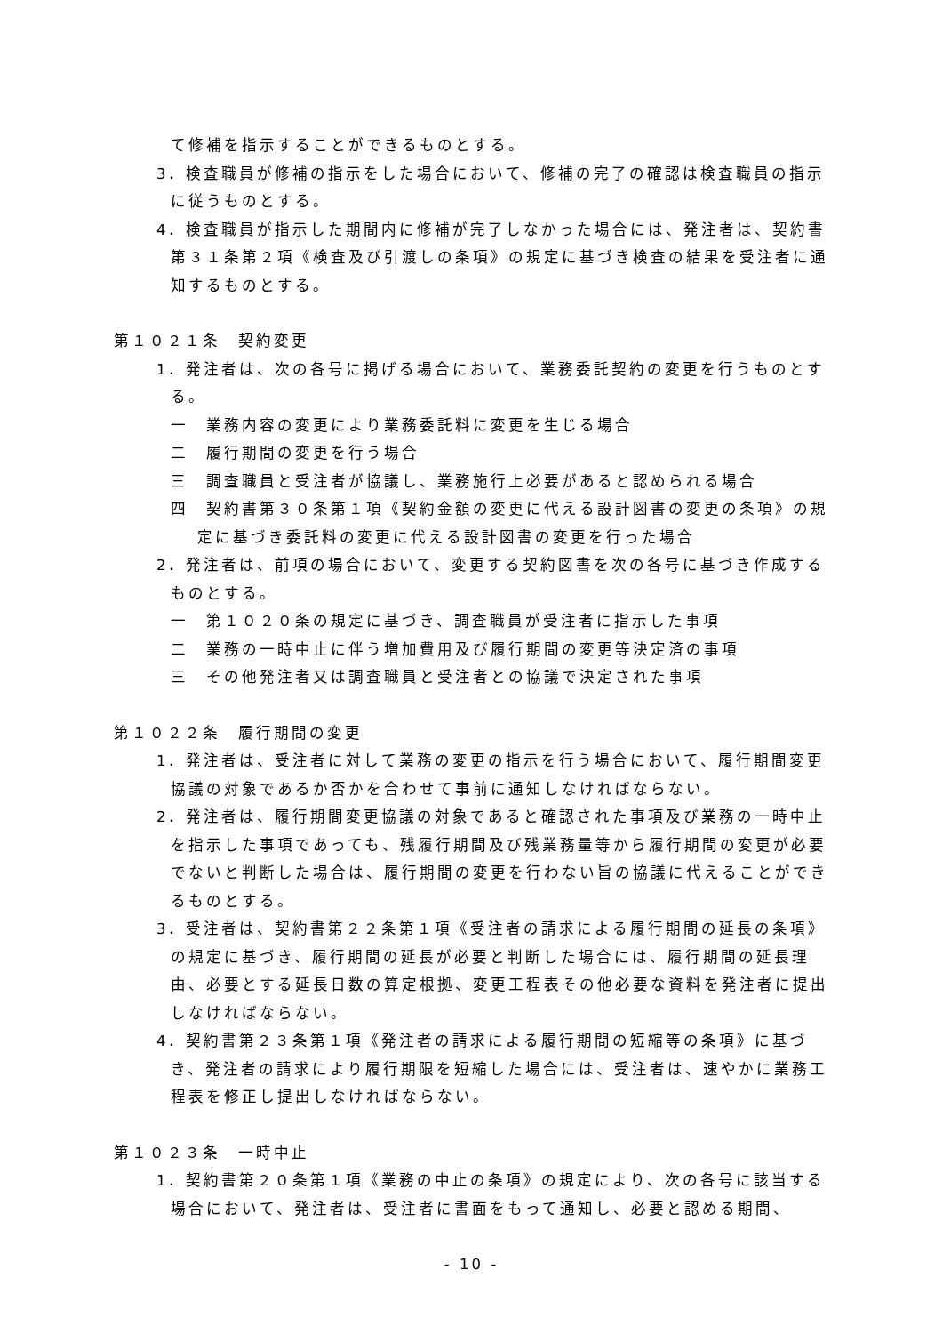て修補を指示することができるものとする。
3．検査職員が修補の指示をした場合において、修補の完了の確認は検査職員の指示に従うものとする。
4．検査職員が指示した期間内に修補が完了しなかった場合には、発注者は、契約書第３１条第２項《検査及び引渡しの条項》の規定に基づき検査の結果を受注者に通知するものとする。
第１０２１条　契約変更
1．発注者は、次の各号に掲げる場合において、業務委託契約の変更を行うものとする。
一　業務内容の変更により業務委託料に変更を生じる場合
二　履行期間の変更を行う場合
三　調査職員と受注者が協議し、業務施行上必要があると認められる場合
四　契約書第３０条第１項《契約金額の変更に代える設計図書の変更の条項》の規定に基づき委託料の変更に代える設計図書の変更を行った場合
2．発注者は、前項の場合において、変更する契約図書を次の各号に基づき作成するものとする。
一　第１０２０条の規定に基づき、調査職員が受注者に指示した事項
二　業務の一時中止に伴う増加費用及び履行期間の変更等決定済の事項
三　その他発注者又は調査職員と受注者との協議で決定された事項
第１０２２条　履行期間の変更
1．発注者は、受注者に対して業務の変更の指示を行う場合において、履行期間変更協議の対象であるか否かを合わせて事前に通知しなければならない。
2．発注者は、履行期間変更協議の対象であると確認された事項及び業務の一時中止を指示した事項であっても、残履行期間及び残業務量等から履行期間の変更が必要でないと判断した場合は、履行期間の変更を行わない旨の協議に代えることができるものとする。
3．受注者は、契約書第２２条第１項《受注者の請求による履行期間の延長の条項》の規定に基づき、履行期間の延長が必要と判断した場合には、履行期間の延長理由、必要とする延長日数の算定根拠、変更工程表その他必要な資料を発注者に提出しなければならない。
4．契約書第２３条第１項《発注者の請求による履行期間の短縮等の条項》に基づき、発注者の請求により履行期限を短縮した場合には、受注者は、速やかに業務工程表を修正し提出しなければならない。
第１０２３条　一時中止
1．契約書第２０条第１項《業務の中止の条項》の規定により、次の各号に該当する場合において、発注者は、受注者に書面をもって通知し、必要と認める期間、
- 10 -